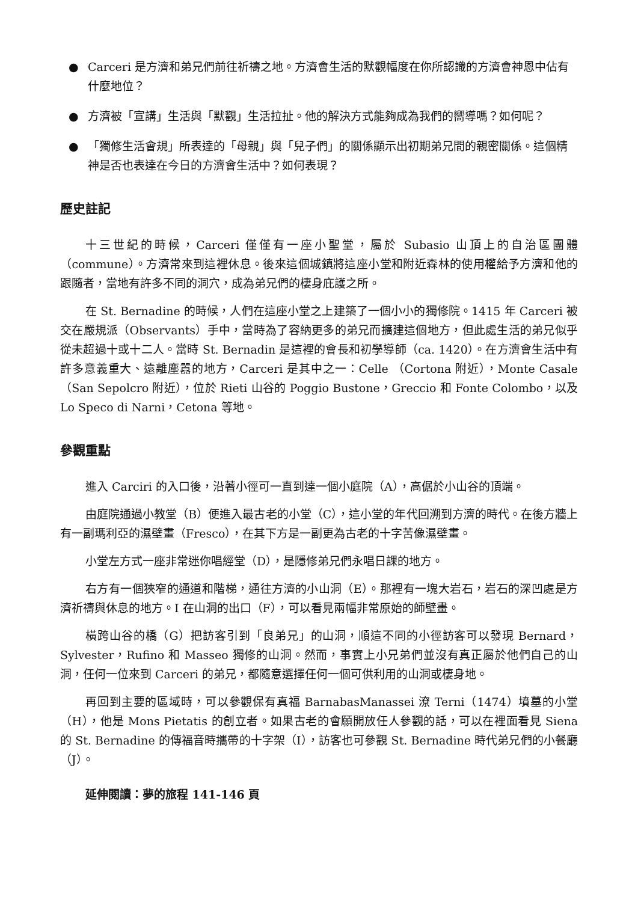● Carceri 是方濟和弟兄們前往祈禱之地。方濟會生活的默觀幅度在你所認識的方濟會神恩中佔有什麼地位？
● 方濟被「宣講」生活與「默觀」生活拉扯。他的解決方式能夠成為我們的嚮導嗎？如何呢？
● 「獨修生活會規」所表達的「母親」與「兒子們」的關係顯示出初期弟兄間的親密關係。這個精神是否也表達在今日的方濟會生活中？如何表現？
歷史註記
十三世紀的時候，Carceri 僅僅有一座小聖堂，屬於 Subasio 山頂上的自治區團體（commune）。方濟常來到這裡休息。後來這個城鎮將這座小堂和附近森林的使用權給予方濟和他的跟隨者，當地有許多不同的洞穴，成為弟兄們的棲身庇護之所。
在 St. Bernadine 的時候，人們在這座小堂之上建築了一個小小的獨修院。1415 年 Carceri 被交在嚴規派（Observants）手中，當時為了容納更多的弟兄而擴建這個地方，但此處生活的弟兄似乎從未超過十或十二人。當時 St. Bernadin 是這裡的會長和初學導師（ca. 1420）。在方濟會生活中有許多意義重大、遠離塵囂的地方，Carceri 是其中之一：Celle （Cortona 附近），Monte Casale（San Sepolcro 附近），位於 Rieti 山谷的 Poggio Bustone，Greccio 和 Fonte Colombo，以及 Lo Speco di Narni，Cetona 等地。
參觀重點
進入 Carciri 的入口後，沿著小徑可一直到達一個小庭院（A），高倨於小山谷的頂端。
由庭院通過小教堂（B）便進入最古老的小堂（C），這小堂的年代回溯到方濟的時代。在後方牆上有一副瑪利亞的濕壁畫（Fresco），在其下方是一副更為古老的十字苦像濕壁畫。
小堂左方式一座非常迷你唱經堂（D），是隱修弟兄們永唱日課的地方。
右方有一個狹窄的通道和階梯，通往方濟的小山洞（E）。那裡有一塊大岩石，岩石的深凹處是方濟祈禱與休息的地方。I 在山洞的出口（F），可以看見兩幅非常原始的師壁畫。
橫跨山谷的橋（G）把訪客引到「良弟兄」的山洞，順這不同的小徑訪客可以發現 Bernard，Sylvester，Rufino 和 Masseo 獨修的山洞。然而，事實上小兄弟們並沒有真正屬於他們自己的山洞，任何一位來到 Carceri 的弟兄，都隨意選擇任何一個可供利用的山洞或棲身地。
再回到主要的區域時，可以參觀保有真福 BarnabasManassei 潦 Terni（1474）墳墓的小堂（H），他是 Mons Pietatis 的創立者。如果古老的會願開放任人參觀的話，可以在裡面看見 Siena 的 St. Bernadine 的傳福音時攜帶的十字架（I），訪客也可參觀 St. Bernadine 時代弟兄們的小餐廳（J）。
延伸閱讀：夢的旅程 141-146 頁